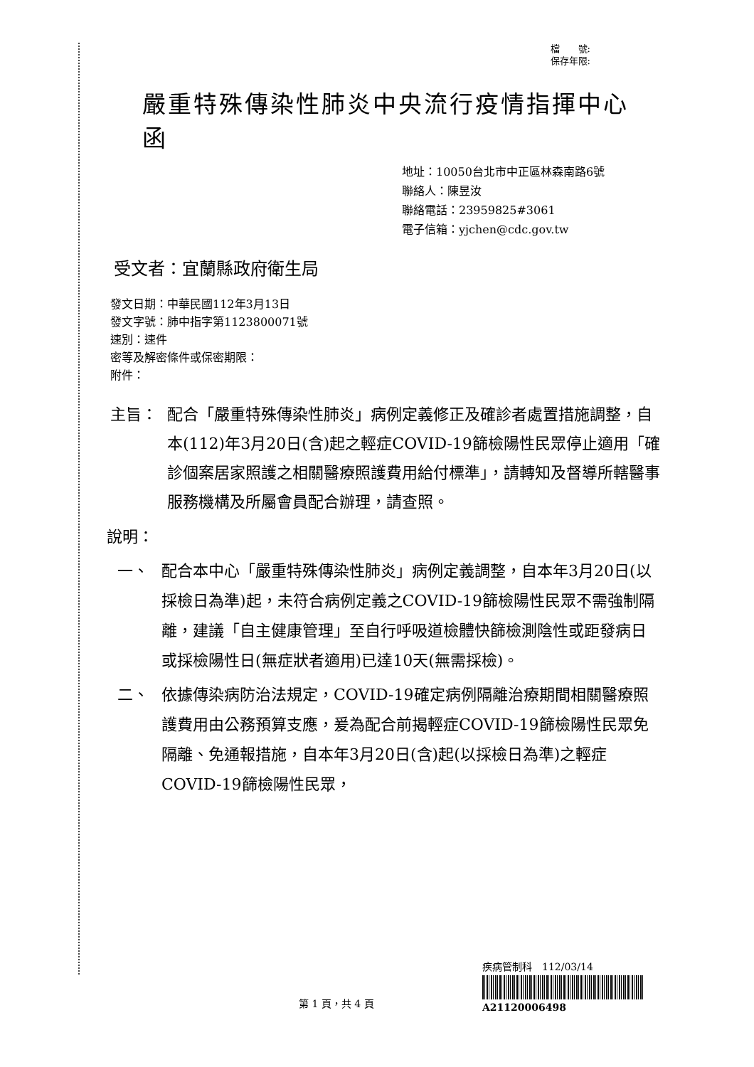檔　　號:
保存年限:
嚴重特殊傳染性肺炎中央流行疫情指揮中心 函
地址：10050台北市中正區林森南路6號
聯絡人：陳昱汝
聯絡電話：23959825#3061
電子信箱：yjchen@cdc.gov.tw
受文者：宜蘭縣政府衛生局
發文日期：中華民國112年3月13日
發文字號：肺中指字第1123800071號
速別：速件
密等及解密條件或保密期限：
附件：
主旨： 配合「嚴重特殊傳染性肺炎」病例定義修正及確診者處置措施調整，自本(112)年3月20日(含)起之輕症COVID-19篩檢陽性民眾停止適用「確診個案居家照護之相關醫療照護費用給付標準」，請轉知及督導所轄醫事服務機構及所屬會員配合辦理，請查照。
說明：
一、 配合本中心「嚴重特殊傳染性肺炎」病例定義調整，自本年3月20日(以採檢日為準)起，未符合病例定義之COVID-19篩檢陽性民眾不需強制隔離，建議「自主健康管理」至自行呼吸道檢體快篩檢測陰性或距發病日或採檢陽性日(無症狀者適用)已達10天(無需採檢)。
二、 依據傳染病防治法規定，COVID-19確定病例隔離治療期間相關醫療照護費用由公務預算支應，爰為配合前揭輕症COVID-19篩檢陽性民眾免隔離、免通報措施，自本年3月20日(含)起(以採檢日為準)之輕症COVID-19篩檢陽性民眾，
疾病管制科　112/03/14
A21120006498
第 1 頁，共 4 頁